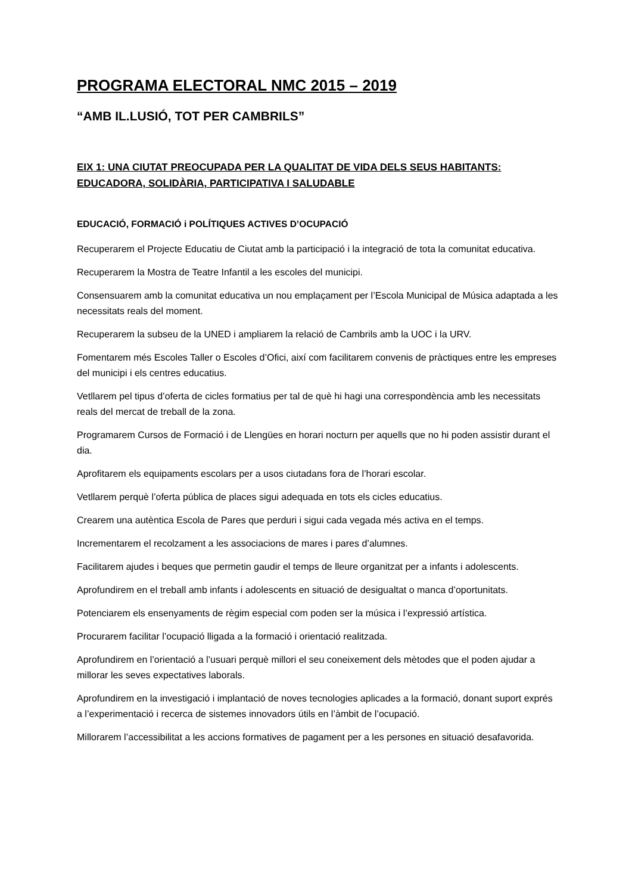PROGRAMA ELECTORAL NMC 2015 – 2019
“AMB IL.LUSIÓ, TOT PER CAMBRILS”
EIX 1: UNA CIUTAT PREOCUPADA PER LA QUALITAT DE VIDA DELS SEUS HABITANTS: EDUCADORA, SOLIDÀRIA, PARTICIPATIVA I SALUDABLE
EDUCACIÓ, FORMACIÓ i POLÍTIQUES ACTIVES D’OCUPACIÓ
Recuperarem el Projecte Educatiu de Ciutat amb la participació i la integració de tota la comunitat educativa.
Recuperarem la Mostra de Teatre Infantil a les escoles del municipi.
Consensuarem amb la comunitat educativa un nou emplaçament per l’Escola Municipal de Música adaptada a les necessitats reals del moment.
Recuperarem la subseu de la UNED i ampliarem la relació de Cambrils amb la UOC i la URV.
Fomentarem més Escoles Taller o Escoles d’Ofici, així com facilitarem convenis de pràctiques entre les empreses del municipi i els centres educatius.
Vetllarem pel tipus d’oferta de cicles formatius per tal de què hi hagi una correspondència amb les necessitats reals del mercat de treball de la zona.
Programarem Cursos de Formació i de Llengües en horari nocturn per aquells que no hi poden assistir durant el dia.
Aprofitarem els equipaments escolars per a usos ciutadans fora de l’horari escolar.
Vetllarem perquè l’oferta pública de places sigui adequada en tots els cicles educatius.
Crearem una autèntica Escola de Pares que perduri i sigui cada vegada més activa en el temps.
Incrementarem el recolzament a les associacions de mares i pares d’alumnes.
Facilitarem ajudes i beques que permetin gaudir el temps de lleure organitzat per a infants i adolescents.
Aprofundirem en el treball amb infants i adolescents en situació de desigualtat o manca d’oportunitats.
Potenciarem els ensenyaments de règim especial com poden ser la música i l’expressió artística.
Procurarem facilitar l’ocupació lligada a la formació i orientació realitzada.
Aprofundirem en l’orientació a l’usuari perquè millori el seu coneixement dels mètodes que el poden ajudar a millorar les seves expectatives laborals.
Aprofundirem en la investigació i implantació de noves tecnologies aplicades a la formació, donant suport exprés a l’experimentació i recerca de sistemes innovadors útils en l’àmbit de l’ocupació.
Millorarem l’accessibilitat a les accions formatives de pagament per a les persones en situació desafavorida.